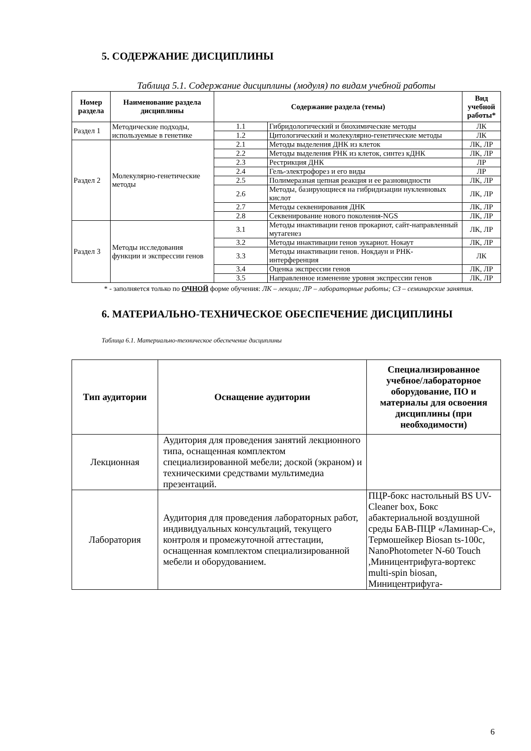5. СОДЕРЖАНИЕ ДИСЦИПЛИНЫ
Таблица 5.1. Содержание дисциплины (модуля) по видам учебной работы
| Номер раздела | Наименование раздела дисциплины | Содержание раздела (темы) | | Вид учебной работы* |
| --- | --- | --- | --- | --- |
| Раздел 1 | Методические подходы, используемые в генетике | 1.1 | Гибридологический и биохимические методы | ЛК |
| | | 1.2 | Цитологический и молекулярно-генетические методы | ЛК |
| Раздел 2 | Молекулярно-генетические методы | 2.1 | Методы выделения ДНК из клеток | ЛК, ЛР |
| | | 2.2 | Методы выделения РНК из клеток, синтез кДНК | ЛК, ЛР |
| | | 2.3 | Рестрикция ДНК | ЛР |
| | | 2.4 | Гель-электрофорез и его виды | ЛР |
| | | 2.5 | Полимеразная цепная реакция и ее разновидности | ЛК, ЛР |
| | | 2.6 | Методы, базирующиеся на гибридизации нуклеиновых кислот | ЛК, ЛР |
| | | 2.7 | Методы секвенирования ДНК | ЛК, ЛР |
| | | 2.8 | Секвенирование нового поколения-NGS | ЛК, ЛР |
| Раздел 3 | Методы исследования функции и экспрессии генов | 3.1 | Методы инактивации генов прокариот, сайт-направленный мутагенез | ЛК, ЛР |
| | | 3.2 | Методы инактивации генов эукариот. Нокаут | ЛК, ЛР |
| | | 3.3 | Методы инактивации генов. Нокдаун и РНК-интерференция | ЛК |
| | | 3.4 | Оценка экспрессии генов | ЛК, ЛР |
| | | 3.5 | Направленное изменение уровня экспрессии генов | ЛК, ЛР |
* - заполняется только по ОЧНОЙ форме обучения: ЛК – лекции; ЛР – лабораторные работы; СЗ – семинарские занятия.
6. МАТЕРИАЛЬНО-ТЕХНИЧЕСКОЕ ОБЕСПЕЧЕНИЕ ДИСЦИПЛИНЫ
Таблица 6.1. Материально-техническое обеспечение дисциплины
| Тип аудитории | Оснащение аудитории | Специализированное учебное/лабораторное оборудование, ПО и материалы для освоения дисциплины (при необходимости) |
| --- | --- | --- |
| Лекционная | Аудитория для проведения занятий лекционного типа, оснащенная комплектом специализированной мебели; доской (экраном) и техническими средствами мультимедиа презентаций. | |
| Лаборатория | Аудитория для проведения лабораторных работ, индивидуальных консультаций, текущего контроля и промежуточной аттестации, оснащенная комплектом специализированной мебели и оборудованием. | ПЦР-бокс настольный BS UV-Cleaner box, Бокс абактериальной воздушной среды БАВ-ПЦР «Ламинар-С», Термошейкер Biosan ts-100с, NanoPhotometer N-60 Touch ,Миницентрифуга-вортекс multi-spin biosan, Миницентрифуга- |
6